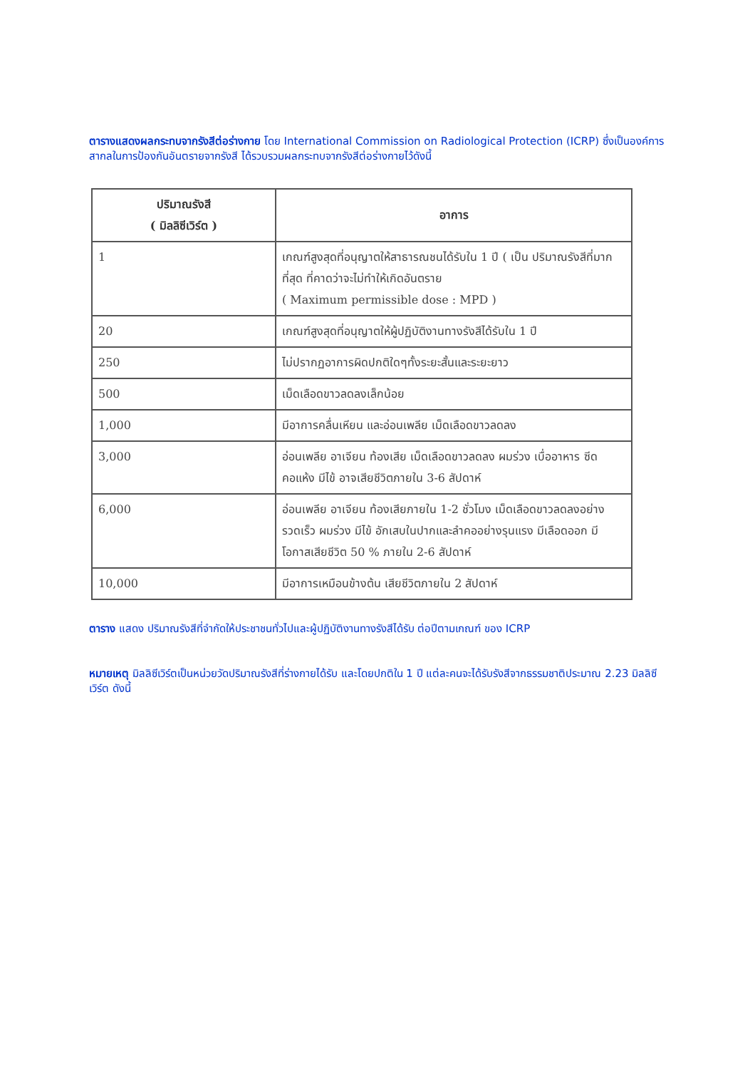ตารางแสดงผลกระทบจากรังสีต่อร่างกาย โดย International Commission on Radiological Protection (ICRP) ซึ่งเป็นองค์การสากลในการป้องกันอันตรายจากรังสี ได้รวบรวมผลกระทบจากรังสีต่อร่างกายไว้ดังนี้
| ปริมาณรังสี ( มิลลิซีเวิร์ต ) | อาการ |
| --- | --- |
| 1 | เกณฑ์สูงสุดที่อนุญาตให้สาธารณชนได้รับใน 1 ปี ( เป็น ปริมาณรังสีที่มากที่สุด ที่คาดว่าจะไม่ทำให้เกิดอันตราย ( Maximum permissible dose : MPD ) |
| 20 | เกณฑ์สูงสุดที่อนุญาตให้ผู้ปฏิบัติงานทางรังสีได้รับใน 1 ปี |
| 250 | ไม่ปรากฏอาการผิดปกติใดๆทั้งระยะสั้นและระยะยาว |
| 500 | เม็ดเลือดขาวลดลงเล็กน้อย |
| 1,000 | มีอาการคลื่นเหียน และอ่อนเพลีย เม็ดเลือดขาวลดลง |
| 3,000 | อ่อนเพลีย อาเจียน ท้องเสีย เม็ดเลือดขาวลดลง ผมร่วง เบื่ออาหาร ซีด คอแห้ง มีไข้ อาจเสียชีวิตภายใน 3-6 สัปดาห์ |
| 6,000 | อ่อนเพลีย อาเจียน ท้องเสียภายใน 1-2 ชั่วโมง เม็ดเลือดขาวลดลงอย่างรวดเร็ว ผมร่วง มีไข้ อักเสบในปากและลำคออย่างรุนแรง มีเลือดออก มีโอกาสเสียชีวิต 50 % ภายใน 2-6 สัปดาห์ |
| 10,000 | มีอาการเหมือนข้างต้น เสียชีวิตภายใน 2 สัปดาห์ |
ตาราง แสดง ปริมาณรังสีที่จำกัดให้ประชาชนทั่วไปและผู้ปฏิบัติงานทางรังสีได้รับ ต่อปีตามเกณฑ์ ของ ICRP
หมายเหตุ มิลลิซีเวิร์ตเป็นหน่วยวัดปริมาณรังสีที่ร่างกายได้รับ และโดยปกติใน 1 ปี แต่ละคนจะได้รับรังสีจากธรรมชาติประมาณ 2.23 มิลลิซีเวิร์ต ดังนี้